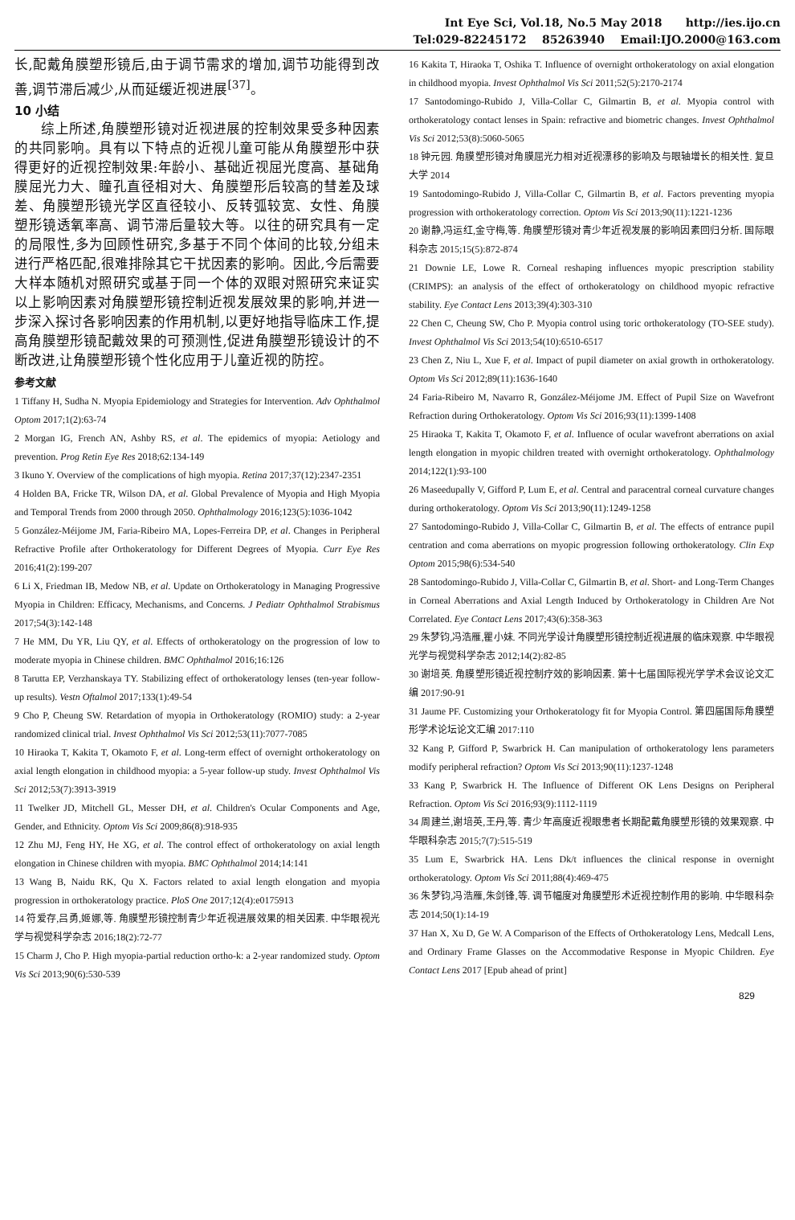Int Eye Sci, Vol.18, No.5 May 2018 http://ies.ijo.cn
Tel:029-82245172 85263940 Email:IJO.2000@163.com
长,配戴角膜塑形镜后,由于调节需求的增加,调节功能得到改善,调节滞后减少,从而延缓近视进展<sup>[37]</sup>。
10 小结
  综上所述,角膜塑形镜对近视进展的控制效果受多种因素的共同影响。具有以下特点的近视儿童可能从角膜塑形中获得更好的近视控制效果:年龄小、基础近视屈光度高、基础角膜屈光力大、瞳孔直径相对大、角膜塑形后较高的彗差及球差、角膜塑形镜光学区直径较小、反转弧较宽、女性、角膜塑形镜透氧率高、调节滞后量较大等。以往的研究具有一定的局限性,多为回顾性研究,多基于不同个体间的比较,分组未进行严格匹配,很难排除其它干扰因素的影响。因此,今后需要大样本随机对照研究或基于同一个体的双眼对照研究来证实以上影响因素对角膜塑形镜控制近视发展效果的影响,并进一步深入探讨各影响因素的作用机制,以更好地指导临床工作,提高角膜塑形镜配戴效果的可预测性,促进角膜塑形镜设计的不断改进,让角膜塑形镜个性化应用于儿童近视的防控。
参考文献
1 Tiffany H, Sudha N. Myopia Epidemiology and Strategies for Intervention. Adv Ophthalmol Optom 2017;1(2):63-74
2 Morgan IG, French AN, Ashby RS, et al. The epidemics of myopia: Aetiology and prevention. Prog Retin Eye Res 2018;62:134-149
3 Ikuno Y. Overview of the complications of high myopia. Retina 2017;37(12):2347-2351
4 Holden BA, Fricke TR, Wilson DA, et al. Global Prevalence of Myopia and High Myopia and Temporal Trends from 2000 through 2050. Ophthalmology 2016;123(5):1036-1042
5 González-Méijome JM, Faria-Ribeiro MA, Lopes-Ferreira DP, et al. Changes in Peripheral Refractive Profile after Orthokeratology for Different Degrees of Myopia. Curr Eye Res 2016;41(2):199-207
6 Li X, Friedman IB, Medow NB, et al. Update on Orthokeratology in Managing Progressive Myopia in Children: Efficacy, Mechanisms, and Concerns. J Pediatr Ophthalmol Strabismus 2017;54(3):142-148
7 He MM, Du YR, Liu QY, et al. Effects of orthokeratology on the progression of low to moderate myopia in Chinese children. BMC Ophthalmol 2016;16:126
8 Tarutta EP, Verzhanskaya TY. Stabilizing effect of orthokeratology lenses (ten-year follow-up results). Vestn Oftalmol 2017;133(1):49-54
9 Cho P, Cheung SW. Retardation of myopia in Orthokeratology (ROMIO) study: a 2-year randomized clinical trial. Invest Ophthalmol Vis Sci 2012;53(11):7077-7085
10 Hiraoka T, Kakita T, Okamoto F, et al. Long-term effect of overnight orthokeratology on axial length elongation in childhood myopia: a 5-year follow-up study. Invest Ophthalmol Vis Sci 2012;53(7):3913-3919
11 Twelker JD, Mitchell GL, Messer DH, et al. Children's Ocular Components and Age, Gender, and Ethnicity. Optom Vis Sci 2009;86(8):918-935
12 Zhu MJ, Feng HY, He XG, et al. The control effect of orthokeratology on axial length elongation in Chinese children with myopia. BMC Ophthalmol 2014;14:141
13 Wang B, Naidu RK, Qu X. Factors related to axial length elongation and myopia progression in orthokeratology practice. PloS One 2017;12(4):e0175913
14 符爱存,吕勇,姬娜,等. 角膜塑形镜控制青少年近视进展效果的相关因素. 中华眼视光学与视觉科学杂志 2016;18(2):72-77
15 Charm J, Cho P. High myopia-partial reduction ortho-k: a 2-year randomized study. Optom Vis Sci 2013;90(6):530-539
16 Kakita T, Hiraoka T, Oshika T. Influence of overnight orthokeratology on axial elongation in childhood myopia. Invest Ophthalmol Vis Sci 2011;52(5):2170-2174
17 Santodomingo-Rubido J, Villa-Collar C, Gilmartin B, et al. Myopia control with orthokeratology contact lenses in Spain: refractive and biometric changes. Invest Ophthalmol Vis Sci 2012;53(8):5060-5065
18 钟元园. 角膜塑形镜对角膜屈光力相对近视漂移的影响及与眼轴增长的相关性. 复旦大学 2014
19 Santodomingo-Rubido J, Villa-Collar C, Gilmartin B, et al. Factors preventing myopia progression with orthokeratology correction. Optom Vis Sci 2013;90(11):1221-1236
20 谢静,冯运红,金守梅,等. 角膜塑形镜对青少年近视发展的影响因素回归分析. 国际眼科杂志 2015;15(5):872-874
21 Downie LE, Lowe R. Corneal reshaping influences myopic prescription stability (CRIMPS): an analysis of the effect of orthokeratology on childhood myopic refractive stability. Eye Contact Lens 2013;39(4):303-310
22 Chen C, Cheung SW, Cho P. Myopia control using toric orthokeratology (TO-SEE study). Invest Ophthalmol Vis Sci 2013;54(10):6510-6517
23 Chen Z, Niu L, Xue F, et al. Impact of pupil diameter on axial growth in orthokeratology. Optom Vis Sci 2012;89(11):1636-1640
24 Faria-Ribeiro M, Navarro R, González-Méijome JM. Effect of Pupil Size on Wavefront Refraction during Orthokeratology. Optom Vis Sci 2016;93(11):1399-1408
25 Hiraoka T, Kakita T, Okamoto F, et al. Influence of ocular wavefront aberrations on axial length elongation in myopic children treated with overnight orthokeratology. Ophthalmology 2014;122(1):93-100
26 Maseedupally V, Gifford P, Lum E, et al. Central and paracentral corneal curvature changes during orthokeratology. Optom Vis Sci 2013;90(11):1249-1258
27 Santodomingo-Rubido J, Villa-Collar C, Gilmartin B, et al. The effects of entrance pupil centration and coma aberrations on myopic progression following orthokeratology. Clin Exp Optom 2015;98(6):534-540
28 Santodomingo-Rubido J, Villa-Collar C, Gilmartin B, et al. Short- and Long-Term Changes in Corneal Aberrations and Axial Length Induced by Orthokeratology in Children Are Not Correlated. Eye Contact Lens 2017;43(6):358-363
29 朱梦钧,冯浩雁,瞿小妹. 不同光学设计角膜塑形镜控制近视进展的临床观察. 中华眼视光学与视觉科学杂志 2012;14(2):82-85
30 谢培英. 角膜塑形镜近视控制疗效的影响因素. 第十七届国际视光学学术会议论文汇编 2017:90-91
31 Jaume PF. Customizing your Orthokeratology fit for Myopia Control. 第四届国际角膜塑形学术论坛论文汇编 2017:110
32 Kang P, Gifford P, Swarbrick H. Can manipulation of orthokeratology lens parameters modify peripheral refraction? Optom Vis Sci 2013;90(11):1237-1248
33 Kang P, Swarbrick H. The Influence of Different OK Lens Designs on Peripheral Refraction. Optom Vis Sci 2016;93(9):1112-1119
34 周建兰,谢培英,王丹,等. 青少年高度近视眼患者长期配戴角膜塑形镜的效果观察. 中华眼科杂志 2015;7(7):515-519
35 Lum E, Swarbrick HA. Lens Dk/t influences the clinical response in overnight orthokeratology. Optom Vis Sci 2011;88(4):469-475
36 朱梦钧,冯浩雁,朱剑锋,等. 调节幅度对角膜塑形术近视控制作用的影响. 中华眼科杂志 2014;50(1):14-19
37 Han X, Xu D, Ge W. A Comparison of the Effects of Orthokeratology Lens, Medcall Lens, and Ordinary Frame Glasses on the Accommodative Response in Myopic Children. Eye Contact Lens 2017 [Epub ahead of print]
829